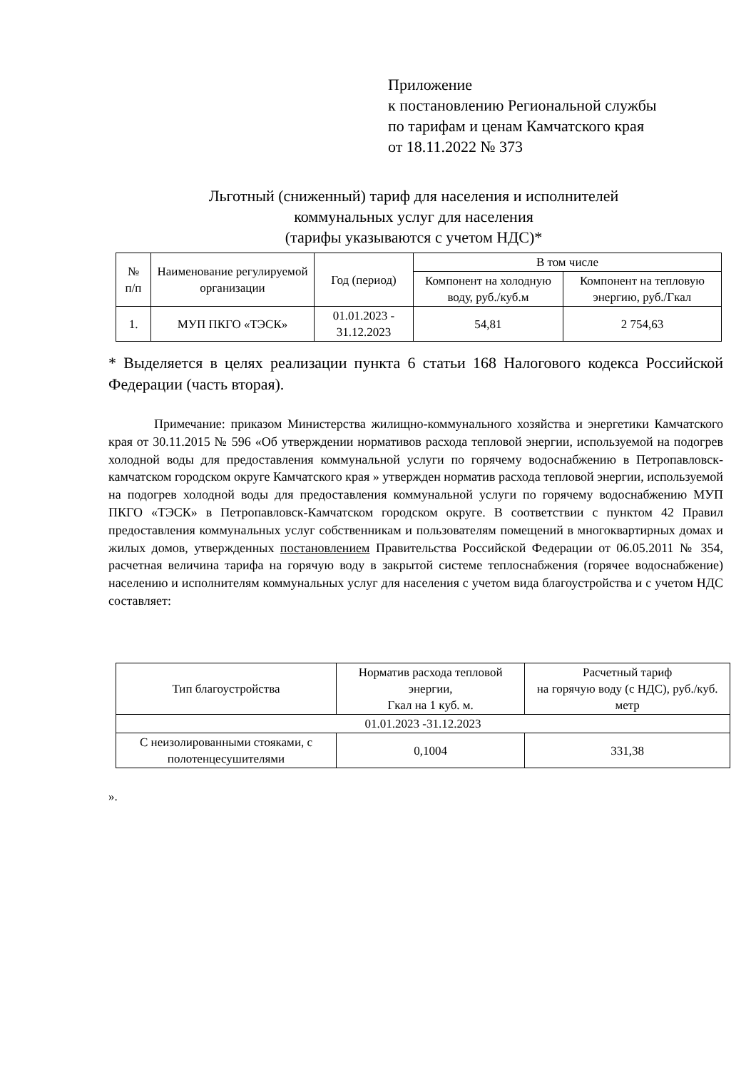Приложение
к постановлению Региональной службы
по тарифам и ценам Камчатского края
от 18.11.2022 № 373
Льготный (сниженный) тариф для населения и исполнителей
коммунальных услуг для населения
(тарифы указываются с учетом НДС)*
| № п/п | Наименование регулируемой организации | Год (период) | В том числе | |
| --- | --- | --- | --- | --- |
| | | | Компонент на холодную воду, руб./куб.м | Компонент на тепловую энергию, руб./Гкал |
| 1. | МУП ПКГО «ТЭСК» | 01.01.2023 - 31.12.2023 | 54,81 | 2 754,63 |
* Выделяется в целях реализации пункта 6 статьи 168 Налогового кодекса Российской Федерации (часть вторая).
Примечание: приказом Министерства жилищно-коммунального хозяйства и энергетики Камчатского края от 30.11.2015 № 596 «Об утверждении нормативов расхода тепловой энергии, используемой на подогрев холодной воды для предоставления коммунальной услуги по горячему водоснабжению в Петропавловск-камчатском городском округе Камчатского края » утвержден норматив расхода тепловой энергии, используемой на подогрев холодной воды для предоставления коммунальной услуги по горячему водоснабжению МУП ПКГО «ТЭСК» в Петропавловск-Камчатском городском округе. В соответствии с пунктом 42 Правил предоставления коммунальных услуг собственникам и пользователям помещений в многоквартирных домах и жилых домов, утвержденных постановлением Правительства Российской Федерации от 06.05.2011 № 354, расчетная величина тарифа на горячую воду в закрытой системе теплоснабжения (горячее водоснабжение) населению и исполнителям коммунальных услуг для населения с учетом вида благоустройства и с учетом НДС составляет:
| Тип благоустройства | Норматив расхода тепловой энергии, Гкал на 1 куб. м. | Расчетный тариф на горячую воду (с НДС), руб./куб. метр |
| --- | --- | --- |
| 01.01.2023 -31.12.2023 | | |
| С неизолированными стояками, с полотенцесушителями | 0,1004 | 331,38 |
».